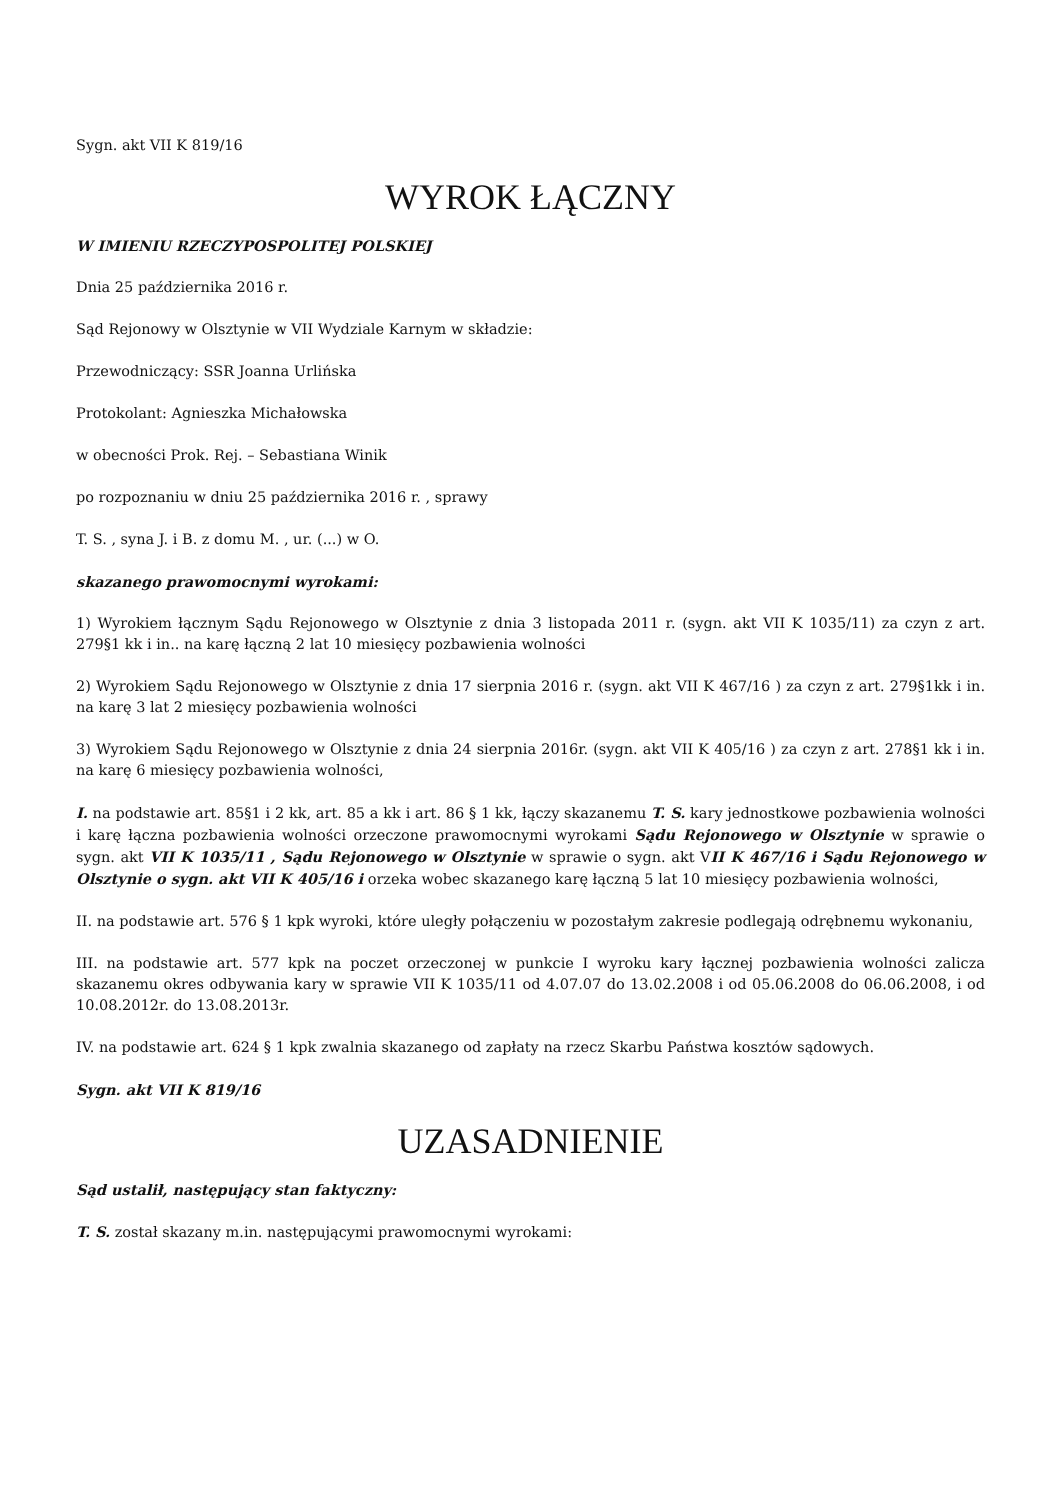Sygn. akt VII K 819/16
WYROK ŁĄCZNY
W IMIENIU RZECZYPOSPOLITEJ POLSKIEJ
Dnia 25 października 2016 r.
Sąd Rejonowy w Olsztynie w VII Wydziale Karnym w składzie:
Przewodniczący: SSR Joanna Urlińska
Protokolant: Agnieszka Michałowska
w obecności Prok. Rej. – Sebastiana Winik
po rozpoznaniu w dniu 25 października 2016 r. , sprawy
T. S. , syna J. i B. z domu M. , ur. (...) w O.
skazanego prawomocnymi wyrokami:
1) Wyrokiem łącznym Sądu Rejonowego w Olsztynie z dnia 3 listopada 2011 r. (sygn. akt VII K 1035/11) za czyn z art. 279§1 kk i in.. na karę łączną 2 lat 10 miesięcy pozbawienia wolności
2) Wyrokiem Sądu Rejonowego w Olsztynie z dnia 17 sierpnia 2016 r. (sygn. akt VII K 467/16 ) za czyn z art. 279§1kk i in. na karę 3 lat 2 miesięcy pozbawienia wolności
3) Wyrokiem Sądu Rejonowego w Olsztynie z dnia 24 sierpnia 2016r. (sygn. akt VII K 405/16 ) za czyn z art. 278§1 kk i in. na karę 6 miesięcy pozbawienia wolności,
I. na podstawie art. 85§1 i 2 kk, art. 85 a kk i art. 86 § 1 kk, łączy skazanemu T. S. kary jednostkowe pozbawienia wolności i karę łączna pozbawienia wolności orzeczone prawomocnymi wyrokami Sądu Rejonowego w Olsztynie w sprawie o sygn. akt VII K 1035/11 , Sądu Rejonowego w Olsztynie w sprawie o sygn. akt VII K 467/16 i Sądu Rejonowego w Olsztynie o sygn. akt VII K 405/16 i orzeka wobec skazanego karę łączną 5 lat 10 miesięcy pozbawienia wolności,
II. na podstawie art. 576 § 1 kpk wyroki, które uległy połączeniu w pozostałym zakresie podlegają odrębnemu wykonaniu,
III. na podstawie art. 577 kpk na poczet orzeczonej w punkcie I wyroku kary łącznej pozbawienia wolności zalicza skazanemu okres odbywania kary w sprawie VII K 1035/11 od 4.07.07 do 13.02.2008 i od 05.06.2008 do 06.06.2008, i od 10.08.2012r. do 13.08.2013r.
IV. na podstawie art. 624 § 1 kpk zwalnia skazanego od zapłaty na rzecz Skarbu Państwa kosztów sądowych.
Sygn. akt VII K 819/16
UZASADNIENIE
Sąd ustalił, następujący stan faktyczny:
T. S. został skazany m.in. następującymi prawomocnymi wyrokami: